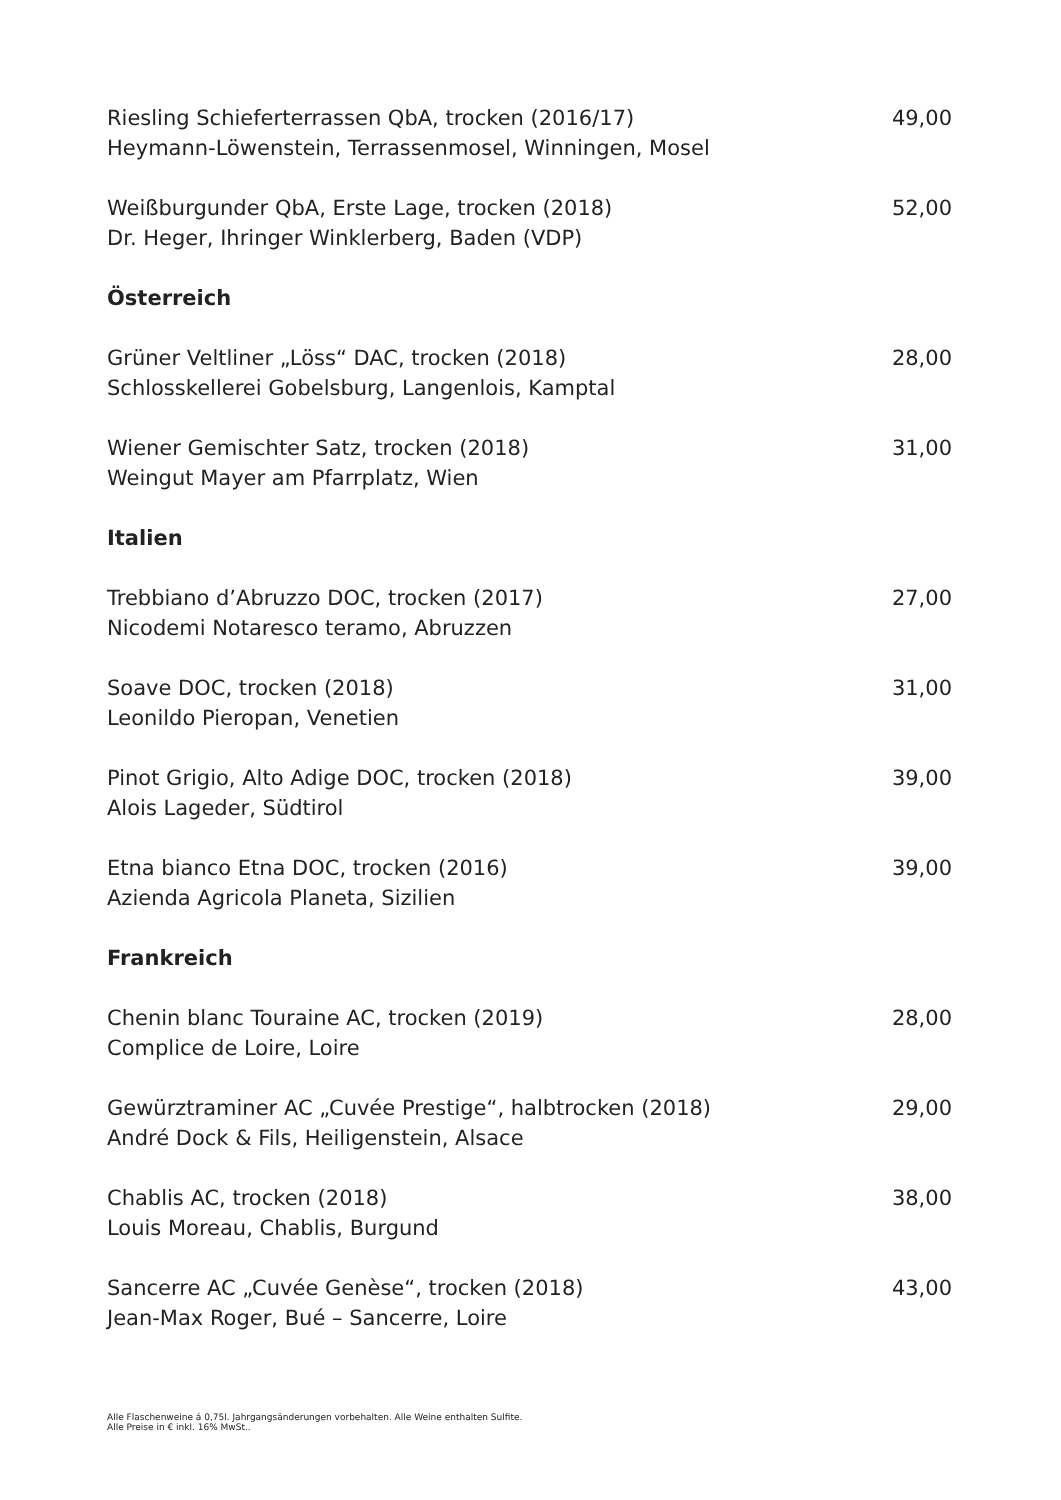Riesling Schieferterrassen QbA, trocken (2016/17)
Heymann-Löwenstein, Terrassenmosel, Winningen, Mosel
49,00
Weißburgunder QbA, Erste Lage, trocken (2018)
Dr. Heger, Ihringer Winklerberg, Baden (VDP)
52,00
Österreich
Grüner Veltliner „Löss“ DAC, trocken (2018)
Schlosskellerei Gobelsburg, Langenlois, Kamptal
28,00
Wiener Gemischter Satz, trocken (2018)
Weingut Mayer am Pfarrplatz, Wien
31,00
Italien
Trebbiano d’Abruzzo DOC, trocken (2017)
Nicodemi Notaresco teramo, Abruzzen
27,00
Soave DOC, trocken (2018)
Leonildo Pieropan, Venetien
31,00
Pinot Grigio, Alto Adige DOC, trocken (2018)
Alois Lageder, Südtirol
39,00
Etna bianco Etna DOC, trocken (2016)
Azienda Agricola Planeta, Sizilien
39,00
Frankreich
Chenin blanc Touraine AC, trocken (2019)
Complice de Loire, Loire
28,00
Gewürztraminer AC „Cuvée Prestige“, halbtrocken (2018)
André Dock & Fils, Heiligenstein, Alsace
29,00
Chablis AC, trocken (2018)
Louis Moreau, Chablis, Burgund
38,00
Sancerre AC „Cuvée Genèse“, trocken (2018)
Jean-Max Roger, Bué – Sancerre, Loire
43,00
Alle Flaschenweine á 0,75l. Jahrgangsänderungen vorbehalten. Alle Weine enthalten Sulfite.
Alle Preise in € inkl. 16% MwSt..